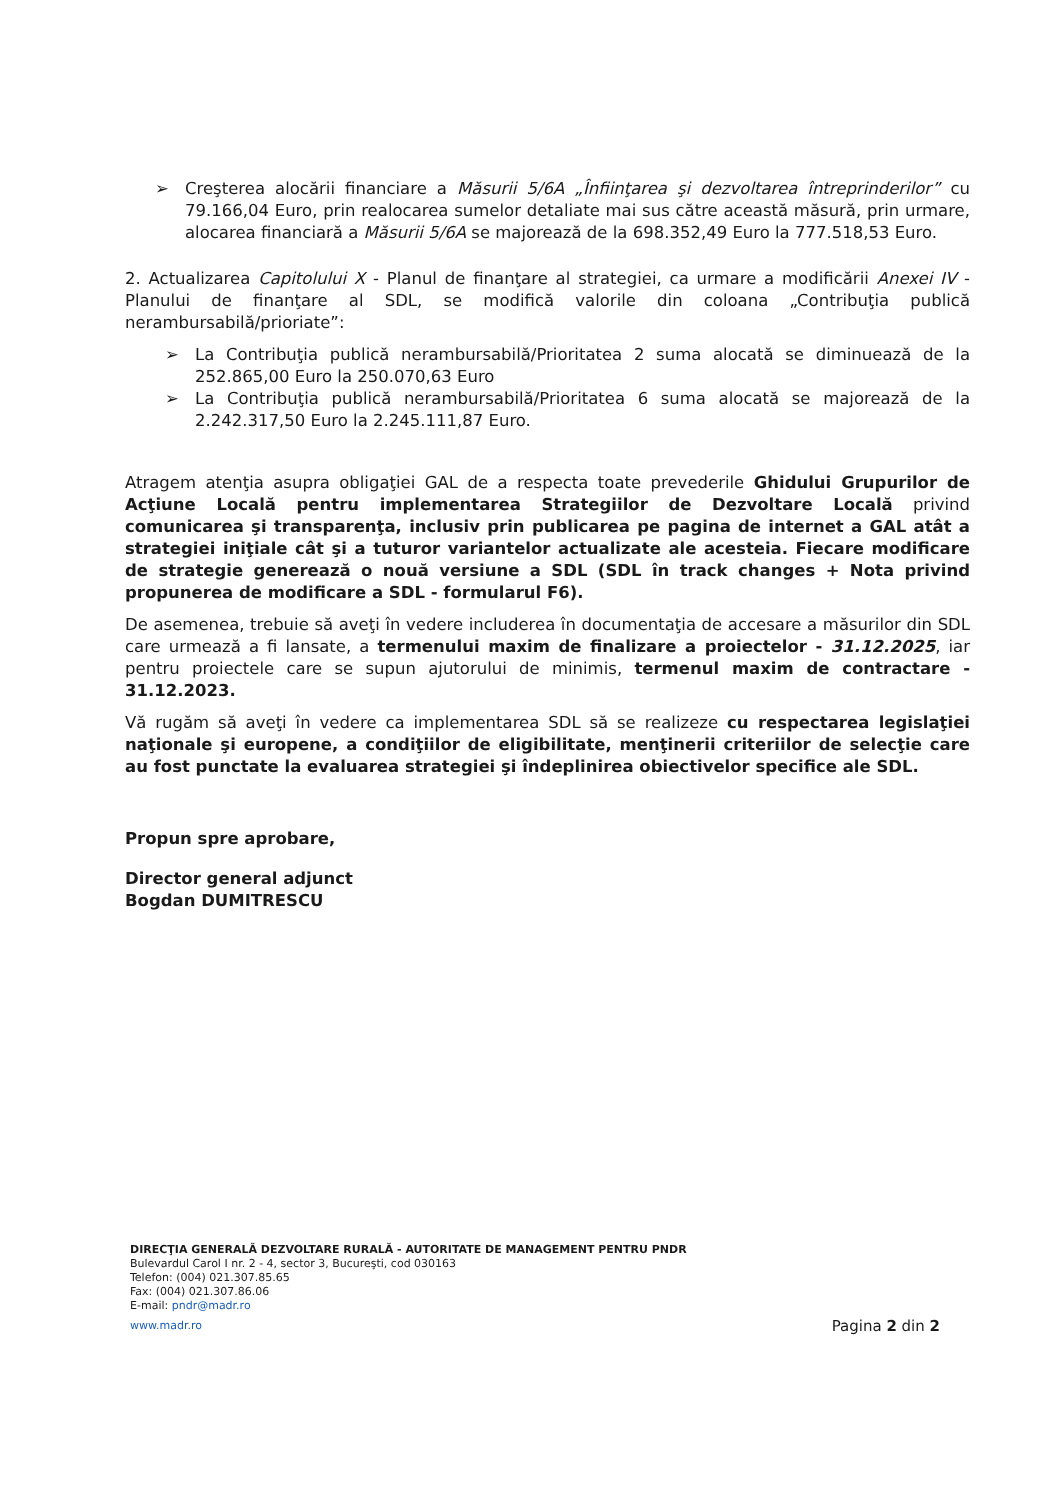➢ Creşterea alocării financiare a Măsurii 5/6A „Înfiinţarea şi dezvoltarea întreprinderilor” cu 79.166,04 Euro, prin realocarea sumelor detaliate mai sus către această măsură, prin urmare, alocarea financiară a Măsurii 5/6A se majorează de la 698.352,49 Euro la 777.518,53 Euro.
2. Actualizarea Capitolului X - Planul de finanţare al strategiei, ca urmare a modificării Anexei IV - Planului de finanţare al SDL, se modifică valorile din coloana „Contribuţia publică nerambursabilă/prioriate”:
➢ La Contribuţia publică nerambursabilă/Prioritatea 2 suma alocată se diminuează de la 252.865,00 Euro la 250.070,63 Euro
➢ La Contribuţia publică nerambursabilă/Prioritatea 6 suma alocată se majorează de la 2.242.317,50 Euro la 2.245.111,87 Euro.
Atragem atenţia asupra obligaţiei GAL de a respecta toate prevederile Ghidului Grupurilor de Acţiune Locală pentru implementarea Strategiilor de Dezvoltare Locală privind comunicarea şi transparenţa, inclusiv prin publicarea pe pagina de internet a GAL atât a strategiei iniţiale cât şi a tuturor variantelor actualizate ale acesteia. Fiecare modificare de strategie generează o nouă versiune a SDL (SDL în track changes + Nota privind propunerea de modificare a SDL - formularul F6).
De asemenea, trebuie să aveţi în vedere includerea în documentaţia de accesare a măsurilor din SDL care urmează a fi lansate, a termenului maxim de finalizare a proiectelor - 31.12.2025, iar pentru proiectele care se supun ajutorului de minimis, termenul maxim de contractare - 31.12.2023.
Vă rugăm să aveţi în vedere ca implementarea SDL să se realizeze cu respectarea legislaţiei naţionale şi europene, a condiţiilor de eligibilitate, menţinerii criteriilor de selecţie care au fost punctate la evaluarea strategiei şi îndeplinirea obiectivelor specifice ale SDL.
Propun spre aprobare,
Director general adjunct
Bogdan DUMITRESCU
DIRECŢIA GENERALĂ DEZVOLTARE RURALĂ - AUTORITATE DE MANAGEMENT PENTRU PNDR
Bulevardul Carol I nr. 2 - 4, sector 3, Bucureşti, cod 030163
Telefon: (004) 021.307.85.65
Fax: (004) 021.307.86.06
E-mail: pndr@madr.ro
www.madr.ro Pagina 2 din 2